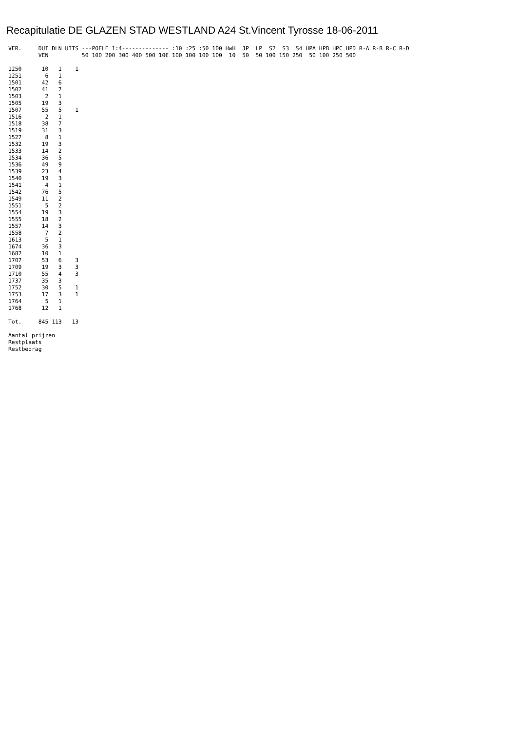Recapitulatie DE GLAZEN STAD WESTLAND A24 St.Vincent Tyrosse 18-06-2011
VER.     DUI DLN UITS ---POELE 1:4-------------- :10 :25 :50 100 HwH  JP  LP  S2  S3  S4 HPA HPB HPC HPD R-A R-B R-C R-D
         VEN          50 100 200 300 400 500 10€ 100 100 100 100  10  50  50 100 150 250  50 100 250 500

1250      10   1    1
1251       6   1
1501      42   6
1502      41   7
1503       2   1
1505      19   3
1507      55   5    1
1516       2   1
1518      38   7
1519      31   3
1527       8   1
1532      19   3
1533      14   2
1534      36   5
1536      49   9
1539      23   4
1540      19   3
1541       4   1
1542      76   5
1549      11   2
1551       5   2
1554      19   3
1555      18   2
1557      14   3
1558       7   2
1613       5   1
1674      36   3
1682      10   1
1707      53   6    3
1709      19   3    3
1710      55   4    3
1737      35   3
1752      30   5    1
1753      17   3    1
1764       5   1
1768      12   1

Tot.     845 113   13

Aantal prijzen
Restplaats
Restbedrag